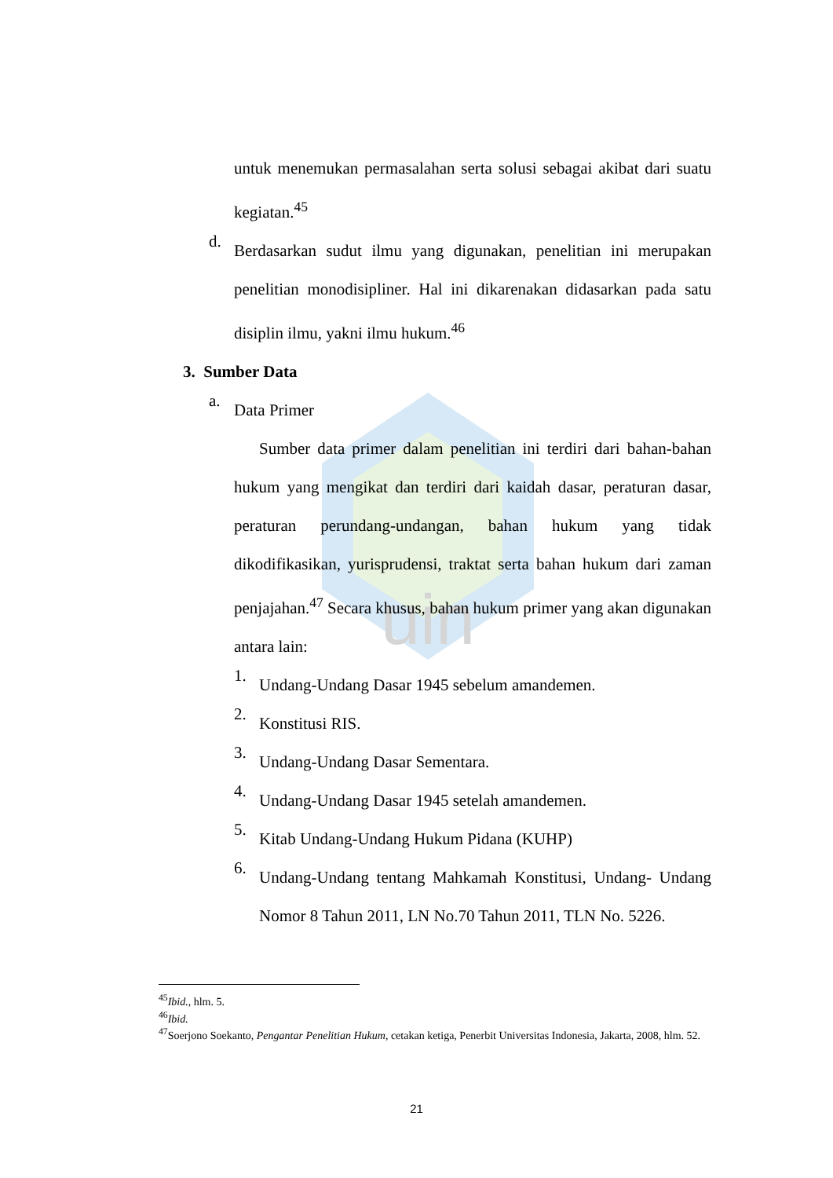uin
untuk menemukan permasalahan serta solusi sebagai akibat dari suatu kegiatan.<sup>45</sup>
d.
Berdasarkan sudut ilmu yang digunakan, penelitian ini merupakan penelitian monodisipliner. Hal ini dikarenakan didasarkan pada satu disiplin ilmu, yakni ilmu hukum.<sup>46</sup>
3. Sumber Data
a.
Data Primer
Sumber data primer dalam penelitian ini terdiri dari bahan-bahan hukum yang mengikat dan terdiri dari kaidah dasar, peraturan dasar, peraturan perundang-undangan, bahan hukum yang tidak dikodifikasikan, yurisprudensi, traktat serta bahan hukum dari zaman penjajahan.<sup>47</sup> Secara khusus, bahan hukum primer yang akan digunakan antara lain:
1.
Undang-Undang Dasar 1945 sebelum amandemen.
2.
Konstitusi RIS.
3.
Undang-Undang Dasar Sementara.
4.
Undang-Undang Dasar 1945 setelah amandemen.
5.
Kitab Undang-Undang Hukum Pidana (KUHP)
6.
Undang-Undang tentang Mahkamah Konstitusi, Undang- Undang Nomor 8 Tahun 2011, LN No.70 Tahun 2011, TLN No. 5226.
<sup>45</sup> Ibid., hlm. 5.
<sup>46</sup> Ibid.
<sup>47</sup> Soerjono Soekanto, Pengantar Penelitian Hukum, cetakan ketiga, Penerbit Universitas Indonesia, Jakarta, 2008, hlm. 52.
21